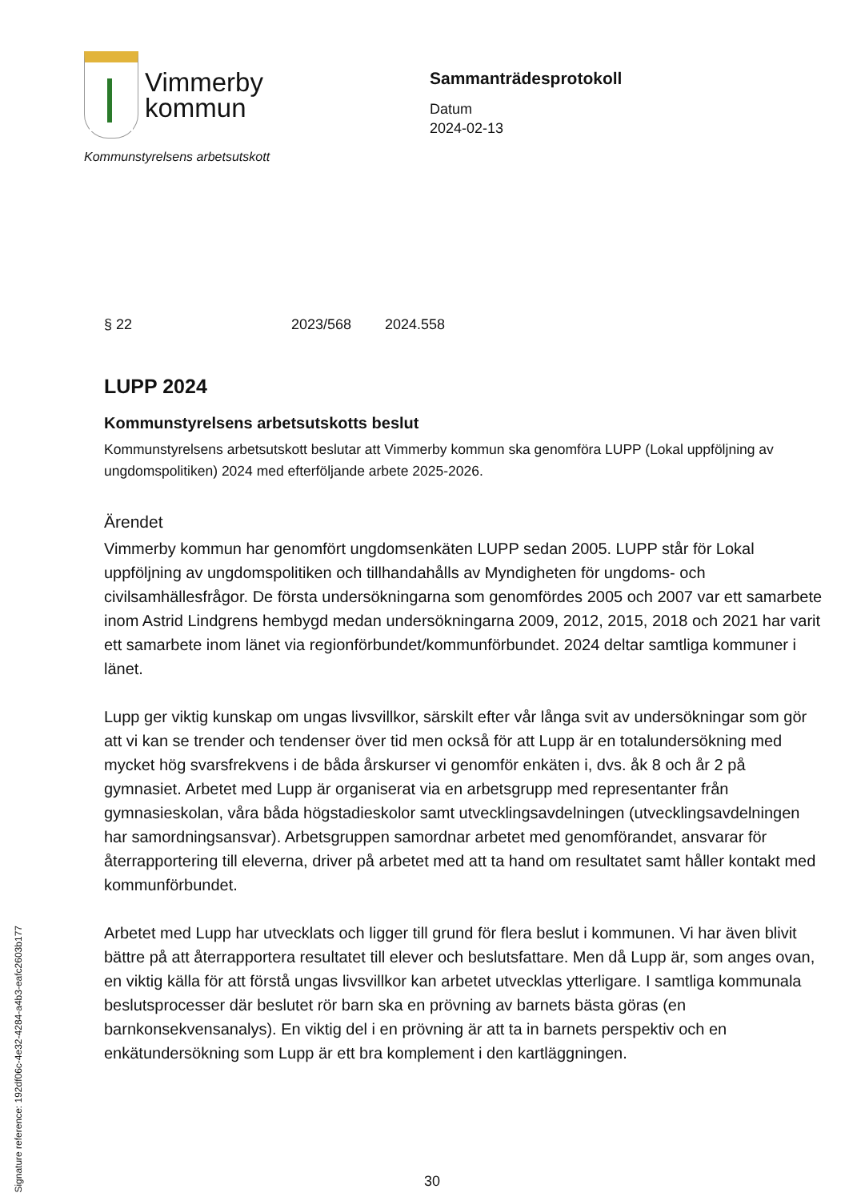Vimmerby
kommun
Kommunstyrelsens arbetsutskott
Sammanträdesprotokoll
Datum
2024-02-13
§ 22 2023/568 2024.558
LUPP 2024
Kommunstyrelsens arbetsutskotts beslut
Kommunstyrelsens arbetsutskott beslutar att Vimmerby kommun ska genomföra LUPP (Lokal uppföljning av ungdomspolitiken) 2024 med efterföljande arbete 2025-2026.
Ärendet
Vimmerby kommun har genomfört ungdomsenkäten LUPP sedan 2005. LUPP står för Lokal uppföljning av ungdomspolitiken och tillhandahålls av Myndigheten för ungdoms- och civilsamhällesfrågor. De första undersökningarna som genomfördes 2005 och 2007 var ett samarbete inom Astrid Lindgrens hembygd medan undersökningarna 2009, 2012, 2015, 2018 och 2021 har varit ett samarbete inom länet via regionförbundet/kommunförbundet. 2024 deltar samtliga kommuner i länet.
Lupp ger viktig kunskap om ungas livsvillkor, särskilt efter vår långa svit av undersökningar som gör att vi kan se trender och tendenser över tid men också för att Lupp är en totalundersökning med mycket hög svarsfrekvens i de båda årskurser vi genomför enkäten i, dvs. åk 8 och år 2 på gymnasiet. Arbetet med Lupp är organiserat via en arbetsgrupp med representanter från gymnasieskolan, våra båda högstadieskolor samt utvecklingsavdelningen (utvecklingsavdelningen har samordningsansvar). Arbetsgruppen samordnar arbetet med genomförandet, ansvarar för återrapportering till eleverna, driver på arbetet med att ta hand om resultatet samt håller kontakt med kommunförbundet.
Arbetet med Lupp har utvecklats och ligger till grund för flera beslut i kommunen. Vi har även blivit bättre på att återrapportera resultatet till elever och beslutsfattare. Men då Lupp är, som anges ovan, en viktig källa för att förstå ungas livsvillkor kan arbetet utvecklas ytterligare. I samtliga kommunala beslutsprocesser där beslutet rör barn ska en prövning av barnets bästa göras (en barnkonsekvensanalys). En viktig del i en prövning är att ta in barnets perspektiv och en enkätundersökning som Lupp är ett bra komplement i den kartläggningen.
30
Signature reference: 192df06c-4e32-4284-a4b3-eafc2603b177